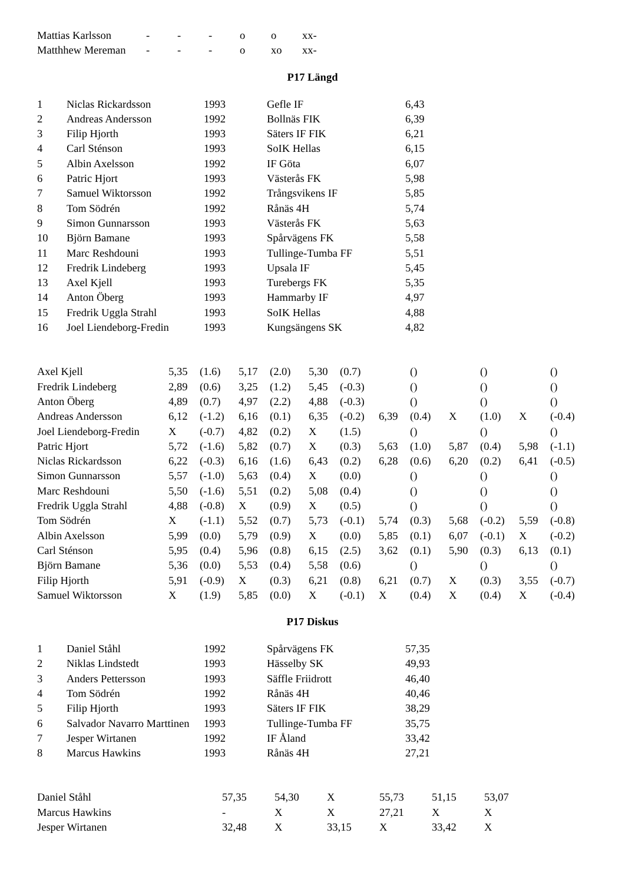| Mattias Karlsson | - | - | - | o | o | xx- |
| Matthhew Mereman | - | - | - | o | xo | xx- |
P17 Längd
| 1 | Niclas Rickardsson | 1993 | Gefle IF | 6,43 |
| 2 | Andreas Andersson | 1992 | Bollnäs FIK | 6,39 |
| 3 | Filip Hjorth | 1993 | Säters IF FIK | 6,21 |
| 4 | Carl Sténson | 1993 | SoIK Hellas | 6,15 |
| 5 | Albin Axelsson | 1992 | IF Göta | 6,07 |
| 6 | Patric Hjort | 1993 | Västerås FK | 5,98 |
| 7 | Samuel Wiktorsson | 1992 | Trångsvikens IF | 5,85 |
| 8 | Tom Södrén | 1992 | Rånäs 4H | 5,74 |
| 9 | Simon Gunnarsson | 1993 | Västerås FK | 5,63 |
| 10 | Björn Bamane | 1993 | Spårvägens FK | 5,58 |
| 11 | Marc Reshdouni | 1993 | Tullinge-Tumba FF | 5,51 |
| 12 | Fredrik Lindeberg | 1993 | Upsala IF | 5,45 |
| 13 | Axel Kjell | 1993 | Turebergs FK | 5,35 |
| 14 | Anton Öberg | 1993 | Hammarby IF | 4,97 |
| 15 | Fredrik Uggla Strahl | 1993 | SoIK Hellas | 4,88 |
| 16 | Joel Liendeborg-Fredin | 1993 | Kungsängens SK | 4,82 |
| Axel Kjell | 5,35 | (1.6) | 5,17 | (2.0) | 5,30 | (0.7) | | () | | () | | () |
| Fredrik Lindeberg | 2,89 | (0.6) | 3,25 | (1.2) | 5,45 | (-0.3) | | () | | () | | () |
| Anton Öberg | 4,89 | (0.7) | 4,97 | (2.2) | 4,88 | (-0.3) | | () | | () | | () |
| Andreas Andersson | 6,12 | (-1.2) | 6,16 | (0.1) | 6,35 | (-0.2) | 6,39 | (0.4) | X | (1.0) | X | (-0.4) |
| Joel Liendeborg-Fredin | X | (-0.7) | 4,82 | (0.2) | X | (1.5) | | () | | () | | () |
| Patric Hjort | 5,72 | (-1.6) | 5,82 | (0.7) | X | (0.3) | 5,63 | (1.0) | 5,87 | (0.4) | 5,98 | (-1.1) |
| Niclas Rickardsson | 6,22 | (-0.3) | 6,16 | (1.6) | 6,43 | (0.2) | 6,28 | (0.6) | 6,20 | (0.2) | 6,41 | (-0.5) |
| Simon Gunnarsson | 5,57 | (-1.0) | 5,63 | (0.4) | X | (0.0) | | () | | () | | () |
| Marc Reshdouni | 5,50 | (-1.6) | 5,51 | (0.2) | 5,08 | (0.4) | | () | | () | | () |
| Fredrik Uggla Strahl | 4,88 | (-0.8) | X | (0.9) | X | (0.5) | | () | | () | | () |
| Tom Södrén | X | (-1.1) | 5,52 | (0.7) | 5,73 | (-0.1) | 5,74 | (0.3) | 5,68 | (-0.2) | 5,59 | (-0.8) |
| Albin Axelsson | 5,99 | (0.0) | 5,79 | (0.9) | X | (0.0) | 5,85 | (0.1) | 6,07 | (-0.1) | X | (-0.2) |
| Carl Sténson | 5,95 | (0.4) | 5,96 | (0.8) | 6,15 | (2.5) | 3,62 | (0.1) | 5,90 | (0.3) | 6,13 | (0.1) |
| Björn Bamane | 5,36 | (0.0) | 5,53 | (0.4) | 5,58 | (0.6) | | () | | () | | () |
| Filip Hjorth | 5,91 | (-0.9) | X | (0.3) | 6,21 | (0.8) | 6,21 | (0.7) | X | (0.3) | 3,55 | (-0.7) |
| Samuel Wiktorsson | X | (1.9) | 5,85 | (0.0) | X | (-0.1) | X | (0.4) | X | (0.4) | X | (-0.4) |
P17 Diskus
| 1 | Daniel Ståhl | 1992 | Spårvägens FK | 57,35 |
| 2 | Niklas Lindstedt | 1993 | Hässelby SK | 49,93 |
| 3 | Anders Pettersson | 1993 | Säffle Friidrott | 46,40 |
| 4 | Tom Södrén | 1992 | Rånäs 4H | 40,46 |
| 5 | Filip Hjorth | 1993 | Säters IF FIK | 38,29 |
| 6 | Salvador Navarro Marttinen | 1993 | Tullinge-Tumba FF | 35,75 |
| 7 | Jesper Wirtanen | 1992 | IF Åland | 33,42 |
| 8 | Marcus Hawkins | 1993 | Rånäs 4H | 27,21 |
| Daniel Ståhl | 57,35 | 54,30 | X | 55,73 | 51,15 | 53,07 |
| Marcus Hawkins | - | X | X | 27,21 | X | X |
| Jesper Wirtanen | 32,48 | X | 33,15 | X | 33,42 | X |